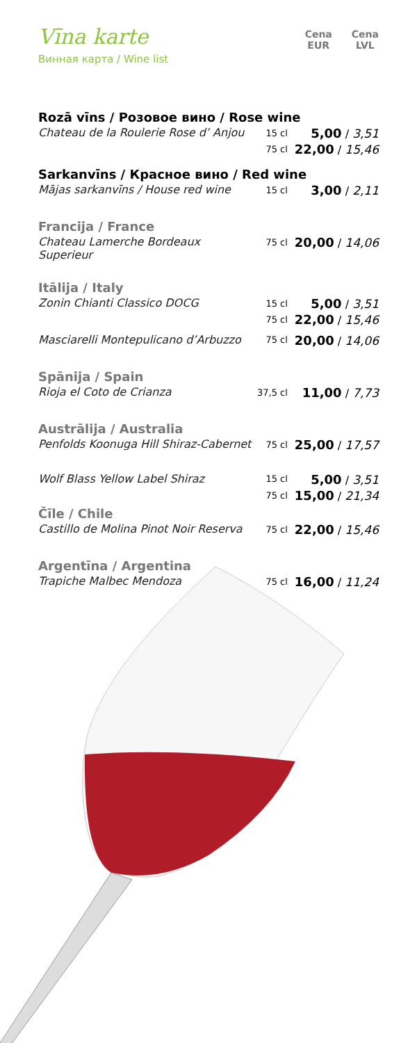Vīna karte
Винная карта / Wine list
Cena
EUR
Cena
LVL
| Rozā vīns / Розовое вино / Rose wine | | |
| Chateau de la Roulerie Rose d’ Anjou | 15 cl | 5,00 / 3,51 |
| | 75 cl | 22,00 / 15,46 |
| Sarkanvīns / Красное вино / Red wine | | |
| Mājas sarkanvīns / House red wine | 15 cl | 3,00 / 2,11 |
| Francija / France | | |
| Chateau Lamerche Bordeaux Superieur | 75 cl | 20,00 / 14,06 |
| Itālija / Italy | | |
| Zonin Chianti Classico DOCG | 15 cl | 5,00 / 3,51 |
| | 75 cl | 22,00 / 15,46 |
| Masciarelli Montepulicano d’Arbuzzo | 75 cl | 20,00 / 14,06 |
| Spānija / Spain | | |
| Rioja el Coto de Crianza | 37,5 cl | 11,00 / 7,73 |
| Austrālija / Australia | | |
| Penfolds Koonuga Hill Shiraz-Cabernet | 75 cl | 25,00 / 17,57 |
| Wolf Blass Yellow Label Shiraz | 15 cl | 5,00 / 3,51 |
| | 75 cl | 15,00 / 21,34 |
| Čīle / Chile | | |
| Castillo de Molina Pinot Noir Reserva | 75 cl | 22,00 / 15,46 |
| Argentīna / Argentina | | |
| Trapiche Malbec Mendoza | 75 cl | 16,00 / 11,24 |